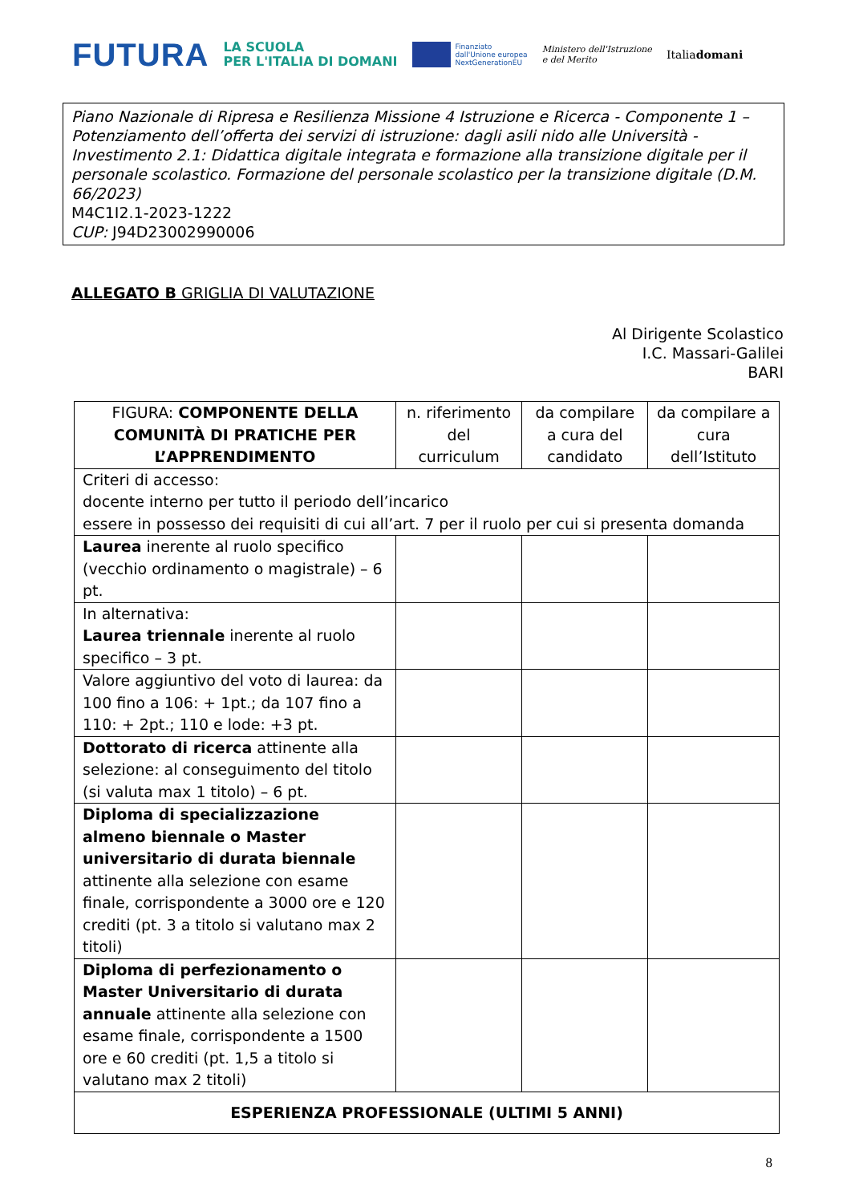FUTURA LA SCUOLA
PER L'ITALIA DI DOMANI Finanziato
dall'Unione europea
NextGenerationEU Ministero dell'Istruzione
e del Merito Italiadomani
Piano Nazionale di Ripresa e Resilienza Missione 4 Istruzione e Ricerca - Componente 1 – Potenziamento dell’offerta dei servizi di istruzione: dagli asili nido alle Università - Investimento 2.1: Didattica digitale integrata e formazione alla transizione digitale per il personale scolastico. Formazione del personale scolastico per la transizione digitale (D.M. 66/2023)
M4C1I2.1-2023-1222
CUP: J94D23002990006
ALLEGATO B GRIGLIA DI VALUTAZIONE
Al Dirigente Scolastico
I.C. Massari-Galilei
BARI
| FIGURA: COMPONENTE DELLA COMUNITÀ DI PRATICHE PER L’APPRENDIMENTO | n. riferimento del curriculum | da compilare a cura del candidato | da compilare a cura dell’Istituto |
| --- | --- | --- | --- |
| Criteri di accesso: docente interno per tutto il periodo dell’incarico essere in possesso dei requisiti di cui all’art. 7 per il ruolo per cui si presenta domanda | | | |
| Laurea inerente al ruolo specifico (vecchio ordinamento o magistrale) – 6 pt. | | | |
| In alternativa: Laurea triennale inerente al ruolo specifico – 3 pt. | | | |
| Valore aggiuntivo del voto di laurea: da 100 fino a 106: + 1pt.; da 107 fino a 110: + 2pt.; 110 e lode: +3 pt. | | | |
| Dottorato di ricerca attinente alla selezione: al conseguimento del titolo (si valuta max 1 titolo) – 6 pt. | | | |
| Diploma di specializzazione almeno biennale o Master universitario di durata biennale attinente alla selezione con esame finale, corrispondente a 3000 ore e 120 crediti (pt. 3 a titolo si valutano max 2 titoli) | | | |
| Diploma di perfezionamento o Master Universitario di durata annuale attinente alla selezione con esame finale, corrispondente a 1500 ore e 60 crediti (pt. 1,5 a titolo si valutano max 2 titoli) | | | |
| ESPERIENZA PROFESSIONALE (ULTIMI 5 ANNI) | | | |
8